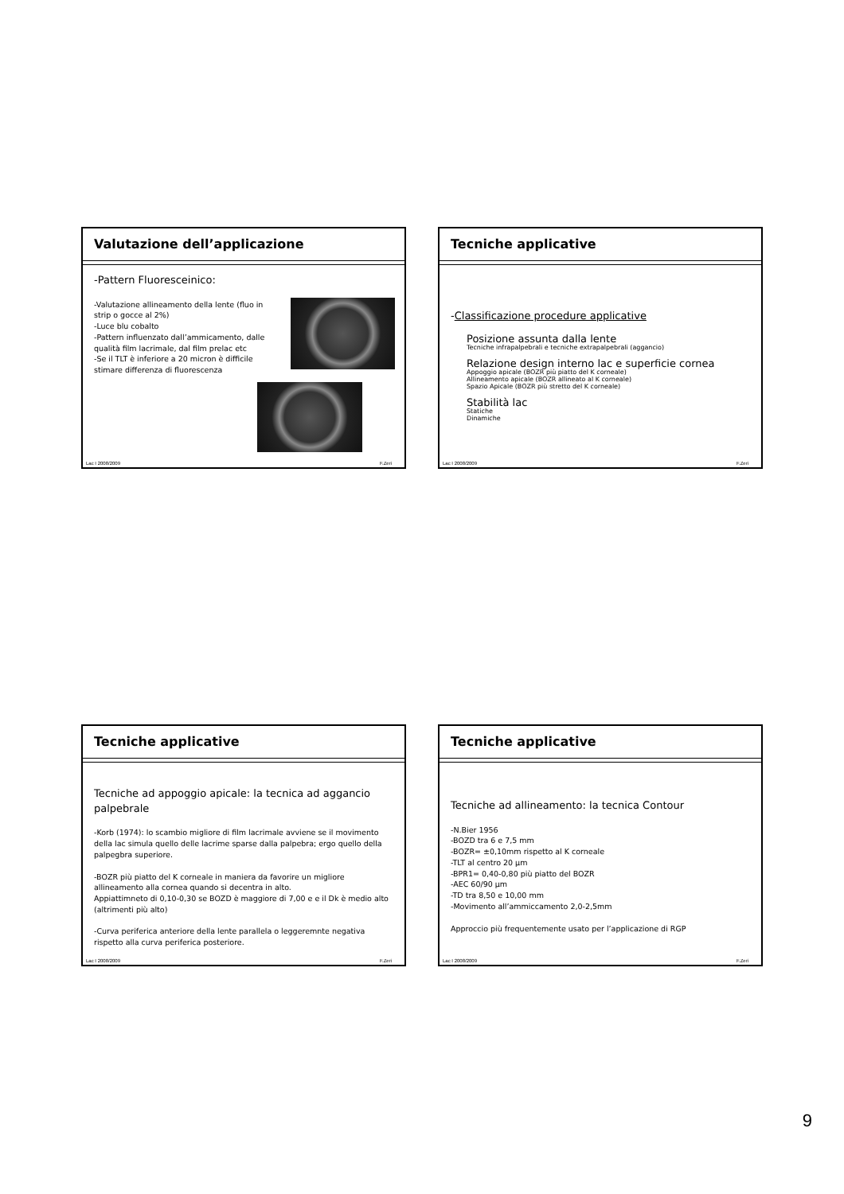Valutazione dell’applicazione
-Pattern Fluoresceinico:
-Valutazione allineamento della lente (fluo in strip o gocce al 2%)
-Luce blu cobalto
-Pattern influenzato dall’ammicamento, dalle qualità film lacrimale, dal film prelac etc
-Se il TLT è inferiore a 20 micron è difficile stimare differenza di fluorescenza
Lac I 2008/2009 F.Zeri
Tecniche applicative
-Classificazione procedure applicative
Posizione assunta dalla lente
Tecniche infrapalpebrali e tecniche extrapalpebrali (aggancio)
Relazione design interno lac e superficie cornea
Appoggio apicale (BOZR più piatto del K corneale)
Allineamento apicale (BOZR allineato al K corneale)
Spazio Apicale (BOZR più stretto del K corneale)
Stabilità lac
Statiche
Dinamiche
Lac I 2008/2009 F.Zeri
Tecniche applicative
Tecniche ad appoggio apicale: la tecnica ad aggancio palpebrale
-Korb (1974): lo scambio migliore di film lacrimale avviene se il movimento della lac simula quello delle lacrime sparse dalla palpebra; ergo quello della palpegbra superiore.
-BOZR più piatto del K corneale in maniera da favorire un migliore allineamento alla cornea quando si decentra in alto.
Appiattimneto di 0,10-0,30 se BOZD è maggiore di 7,00 e e il Dk è medio alto (altrimenti più alto)
-Curva periferica anteriore della lente parallela o leggeremnte negativa rispetto alla curva periferica posteriore.
Lac I 2008/2009 F.Zeri
Tecniche applicative
Tecniche ad allineamento: la tecnica Contour
-N.Bier 1956
-BOZD tra 6 e 7,5 mm
-BOZR= ±0,10mm rispetto al K corneale
-TLT al centro 20 µm
-BPR1= 0,40-0,80 più piatto del BOZR
-AEC 60/90 µm
-TD tra 8,50 e 10,00 mm
-Movimento all’ammiccamento 2,0-2,5mm
Approccio più frequentemente usato per l’applicazione di RGP
Lac I 2008/2009 F.Zeri
9